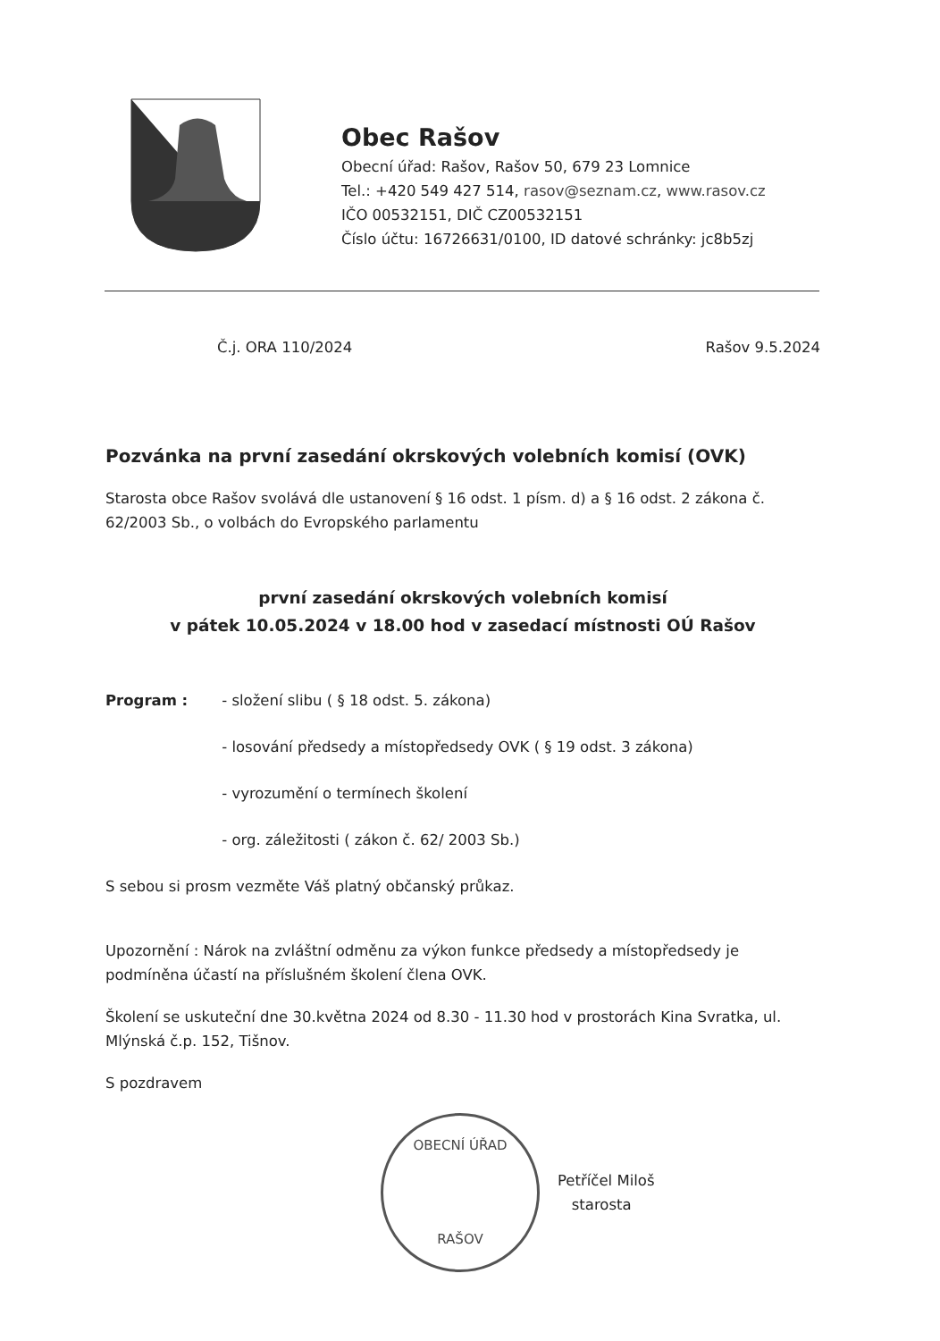Obec Rašov
Obecní úřad: Rašov, Rašov 50, 679 23 Lomnice
Tel.: +420 549 427 514, rasov@seznam.cz, www.rasov.cz
IČO 00532151, DIČ CZ00532151
Číslo účtu: 16726631/0100, ID datové schránky: jc8b5zj
Č.j. ORA 110/2024 Rašov 9.5.2024
Pozvánka na první zasedání okrskových volebních komisí (OVK)
Starosta obce Rašov svolává dle ustanovení § 16 odst. 1 písm. d) a § 16 odst. 2 zákona č. 62/2003 Sb., o volbách do Evropského parlamentu
první zasedání okrskových volebních komisí
v pátek 10.05.2024 v 18.00 hod v zasedací místnosti OÚ Rašov
Program : - složení slibu ( § 18 odst. 5. zákona)
- losování předsedy a místopředsedy OVK ( § 19 odst. 3 zákona)
- vyrozumění o termínech školení
- org. záležitosti ( zákon č. 62/ 2003 Sb.)
S sebou si prosm vezměte Váš platný občanský průkaz.
Upozornění : Nárok na zvláštní odměnu za výkon funkce předsedy a místopředsedy je podmíněna účastí na příslušném školení člena OVK.
Školení se uskuteční dne 30.května 2024 od 8.30 - 11.30 hod v prostorách Kina Svratka, ul. Mlýnská č.p. 152, Tišnov.
S pozdravem
OBECNÍ ÚŘAD
RAŠOV
Petříčel Miloš
starosta